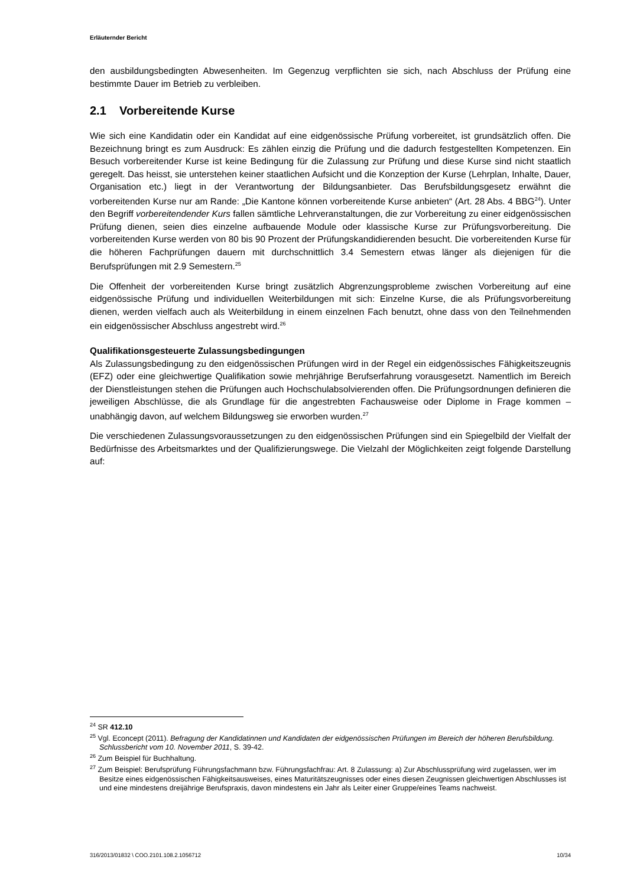Erläuternder Bericht
den ausbildungsbedingten Abwesenheiten. Im Gegenzug verpflichten sie sich, nach Abschluss der Prüfung eine bestimmte Dauer im Betrieb zu verbleiben.
2.1 Vorbereitende Kurse
Wie sich eine Kandidatin oder ein Kandidat auf eine eidgenössische Prüfung vorbereitet, ist grundsätzlich offen. Die Bezeichnung bringt es zum Ausdruck: Es zählen einzig die Prüfung und die dadurch festgestellten Kompetenzen. Ein Besuch vorbereitender Kurse ist keine Bedingung für die Zulassung zur Prüfung und diese Kurse sind nicht staatlich geregelt. Das heisst, sie unterstehen keiner staatlichen Aufsicht und die Konzeption der Kurse (Lehrplan, Inhalte, Dauer, Organisation etc.) liegt in der Verantwortung der Bildungsanbieter. Das Berufsbildungsgesetz erwähnt die vorbereitenden Kurse nur am Rande: „Die Kantone können vorbereitende Kurse anbieten“ (Art. 28 Abs. 4 BBG<sup>24</sup>). Unter den Begriff vorbereitendender Kurs fallen sämtliche Lehrveranstaltungen, die zur Vorbereitung zu einer eidgenössischen Prüfung dienen, seien dies einzelne aufbauende Module oder klassische Kurse zur Prüfungsvorbereitung. Die vorbereitenden Kurse werden von 80 bis 90 Prozent der Prüfungskandidierenden besucht. Die vorbereitenden Kurse für die höheren Fachprüfungen dauern mit durchschnittlich 3.4 Semestern etwas länger als diejenigen für die Berufsprüfungen mit 2.9 Semestern.<sup>25</sup>
Die Offenheit der vorbereitenden Kurse bringt zusätzlich Abgrenzungsprobleme zwischen Vorbereitung auf eine eidgenössische Prüfung und individuellen Weiterbildungen mit sich: Einzelne Kurse, die als Prüfungsvorbereitung dienen, werden vielfach auch als Weiterbildung in einem einzelnen Fach benutzt, ohne dass von den Teilnehmenden ein eidgenössischer Abschluss angestrebt wird.<sup>26</sup>
Qualifikationsgesteuerte Zulassungsbedingungen
Als Zulassungsbedingung zu den eidgenössischen Prüfungen wird in der Regel ein eidgenössisches Fähigkeitszeugnis (EFZ) oder eine gleichwertige Qualifikation sowie mehrjährige Berufserfahrung vorausgesetzt. Namentlich im Bereich der Dienstleistungen stehen die Prüfungen auch Hochschulabsolvierenden offen. Die Prüfungsordnungen definieren die jeweiligen Abschlüsse, die als Grundlage für die angestrebten Fachausweise oder Diplome in Frage kommen – unabhängig davon, auf welchem Bildungsweg sie erworben wurden.<sup>27</sup>
Die verschiedenen Zulassungsvoraussetzungen zu den eidgenössischen Prüfungen sind ein Spiegelbild der Vielfalt der Bedürfnisse des Arbeitsmarktes und der Qualifizierungswege. Die Vielzahl der Möglichkeiten zeigt folgende Darstellung auf:
<sup>24</sup> SR 412.10
<sup>25</sup> Vgl. Econcept (2011). Befragung der Kandidatinnen und Kandidaten der eidgenössischen Prüfungen im Bereich der höheren Berufsbildung. Schlussbericht vom 10. November 2011, S. 39-42.
<sup>26</sup> Zum Beispiel für Buchhaltung.
<sup>27</sup> Zum Beispiel: Berufsprüfung Führungsfachmann bzw. Führungsfachfrau: Art. 8 Zulassung: a) Zur Abschlussprüfung wird zugelassen, wer im Besitze eines eidgenössischen Fähigkeitsausweises, eines Maturitätszeugnisses oder eines diesen Zeugnissen gleichwertigen Abschlusses ist und eine mindestens dreijährige Berufspraxis, davon mindestens ein Jahr als Leiter einer Gruppe/eines Teams nachweist.
316/2013/01832 \ COO.2101.108.2.1056712 10/34